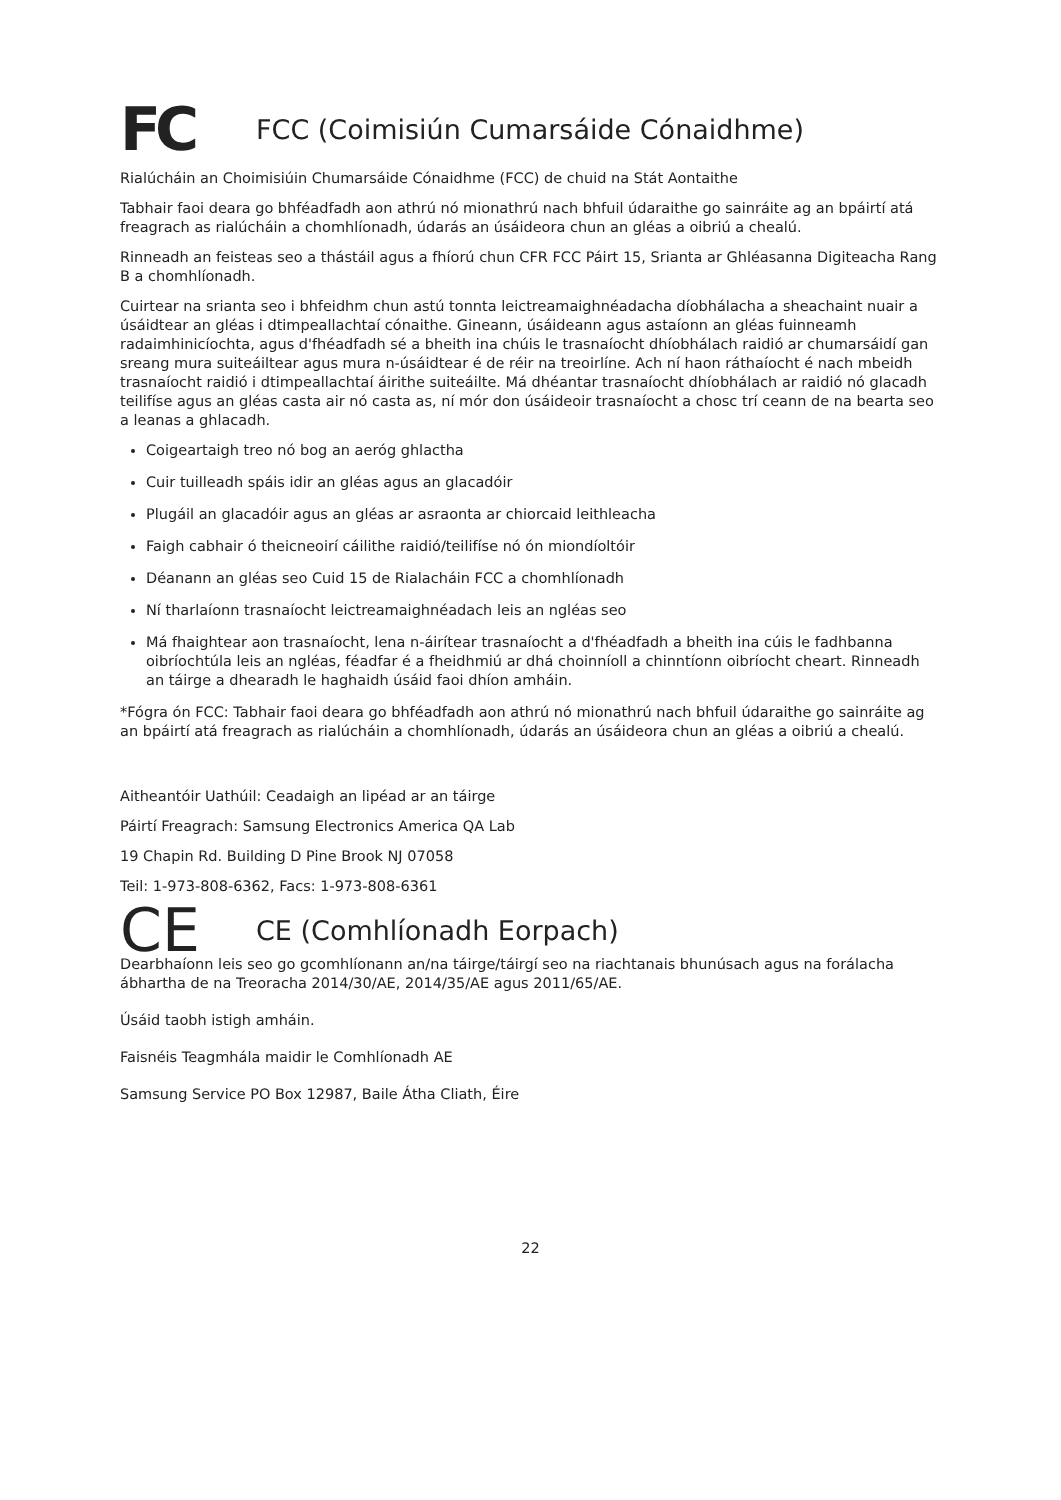FC FCC (Coimisiún Cumarsáide Cónaidhme)
Rialúcháin an Choimisiúin Chumarsáide Cónaidhme (FCC) de chuid na Stát Aontaithe
Tabhair faoi deara go bhféadfadh aon athrú nó mionathrú nach bhfuil údaraithe go sainráite ag an bpáirtí atá freagrach as rialúcháin a chomhlíonadh, údarás an úsáideora chun an gléas a oibriú a chealú.
Rinneadh an feisteas seo a thástáil agus a fhíorú chun CFR FCC Páirt 15, Srianta ar Ghléasanna Digiteacha Rang B a chomhlíonadh.
Cuirtear na srianta seo i bhfeidhm chun astú tonnta leictreamaighnéadacha díobhálacha a sheachaint nuair a úsáidtear an gléas i dtimpeallachtaí cónaithe. Gineann, úsáideann agus astaíonn an gléas fuinneamh radaimhinicíochta, agus d'fhéadfadh sé a bheith ina chúis le trasnaíocht dhíobhálach raidió ar chumarsáidí gan sreang mura suiteáiltear agus mura n-úsáidtear é de réir na treoirlíne. Ach ní haon ráthaíocht é nach mbeidh trasnaíocht raidió i dtimpeallachtaí áirithe suiteáilte. Má dhéantar trasnaíocht dhíobhálach ar raidió nó glacadh teilifíse agus an gléas casta air nó casta as, ní mór don úsáideoir trasnaíocht a chosc trí ceann de na bearta seo a leanas a ghlacadh.
Coigeartaigh treo nó bog an aeróg ghlactha
Cuir tuilleadh spáis idir an gléas agus an glacadóir
Plugáil an glacadóir agus an gléas ar asraonta ar chiorcaid leithleacha
Faigh cabhair ó theicneoirí cáilithe raidió/teilifíse nó ón miondíoltóir
Déanann an gléas seo Cuid 15 de Rialacháin FCC a chomhlíonadh
Ní tharlaíonn trasnaíocht leictreamaighnéadach leis an ngléas seo
Má fhaightear aon trasnaíocht, lena n-áirítear trasnaíocht a d'fhéadfadh a bheith ina cúis le fadhbanna oibríochtúla leis an ngléas, féadfar é a fheidhmiú ar dhá choinníoll a chinntíonn oibríocht cheart. Rinneadh an táirge a dhearadh le haghaidh úsáid faoi dhíon amháin.
*Fógra ón FCC: Tabhair faoi deara go bhféadfadh aon athrú nó mionathrú nach bhfuil údaraithe go sainráite ag an bpáirtí atá freagrach as rialúcháin a chomhlíonadh, údarás an úsáideora chun an gléas a oibriú a chealú.
Aitheantóir Uathúil: Ceadaigh an lipéad ar an táirge
Páirtí Freagrach: Samsung Electronics America QA Lab
19 Chapin Rd. Building D Pine Brook NJ 07058
Teil: 1-973-808-6362, Facs: 1-973-808-6361
CE CE (Comhlíonadh Eorpach)
Dearbhaíonn leis seo go gcomhlíonann an/na táirge/táirgí seo na riachtanais bhunúsach agus na forálacha ábhartha de na Treoracha 2014/30/AE, 2014/35/AE agus 2011/65/AE.
Úsáid taobh istigh amháin.
Faisnéis Teagmhála maidir le Comhlíonadh AE
Samsung Service PO Box 12987, Baile Átha Cliath, Éire
22